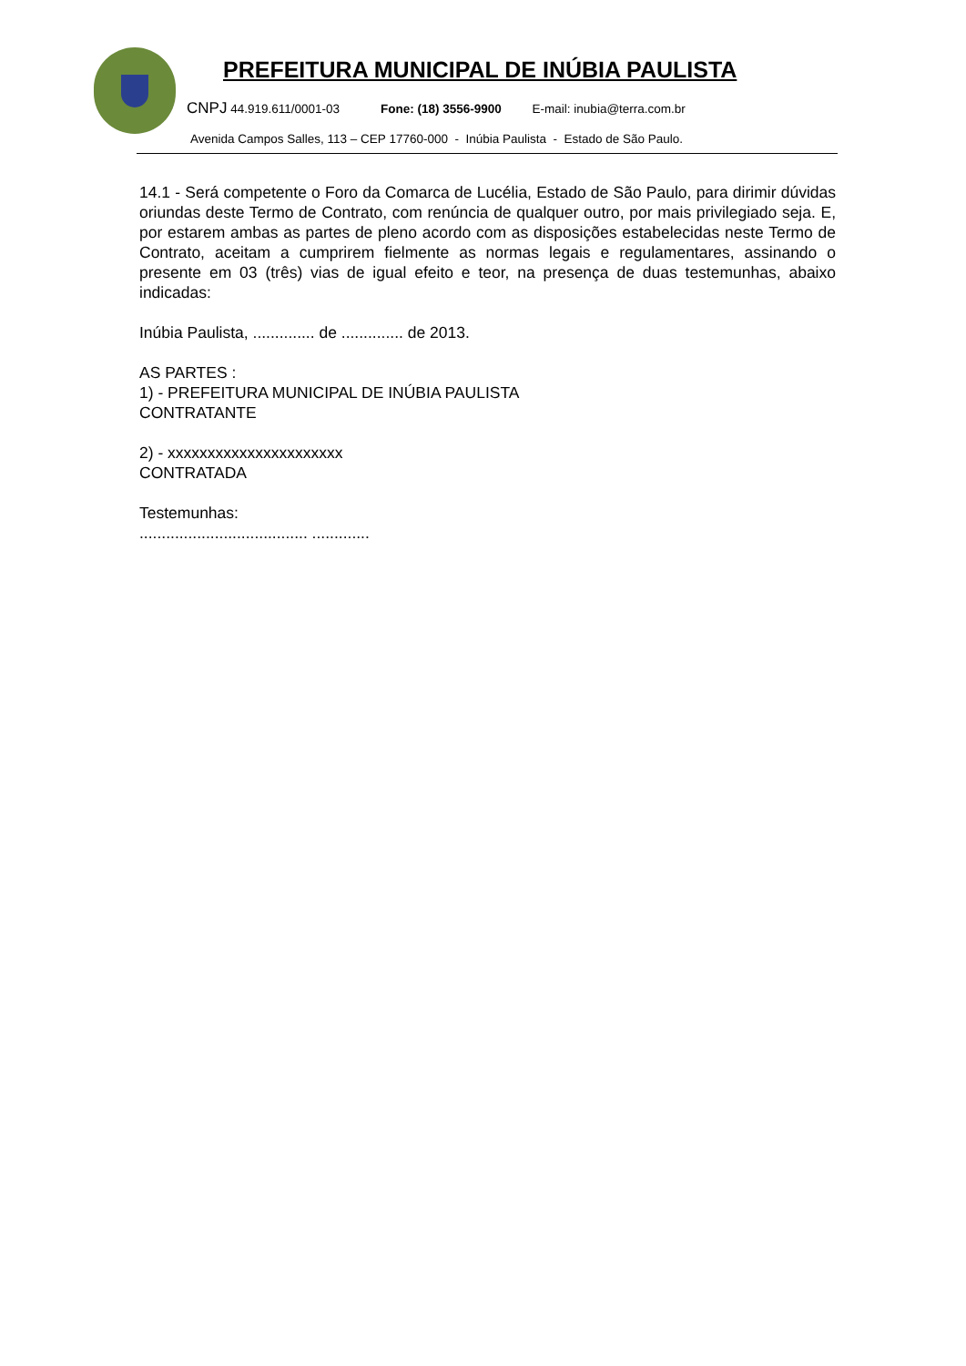PREFEITURA MUNICIPAL DE INÚBIA PAULISTA
CNPJ 44.919.611/0001-03 Fone: (18) 3556-9900 E-mail: inubia@terra.com.br
Avenida Campos Salles, 113 – CEP 17760-000 - Inúbia Paulista - Estado de São Paulo.
14.1 - Será competente o Foro da Comarca de Lucélia, Estado de São Paulo, para dirimir dúvidas oriundas deste Termo de Contrato, com renúncia de qualquer outro, por mais privilegiado seja. E, por estarem ambas as partes de pleno acordo com as disposições estabelecidas neste Termo de Contrato, aceitam a cumprirem fielmente as normas legais e regulamentares, assinando o presente em 03 (três) vias de igual efeito e teor, na presença de duas testemunhas, abaixo indicadas:
Inúbia Paulista, .............. de .............. de 2013.
AS PARTES :
1) - PREFEITURA MUNICIPAL DE INÚBIA PAULISTA
CONTRATANTE
2) - xxxxxxxxxxxxxxxxxxxxxx
CONTRATADA
Testemunhas:
...................................... .............